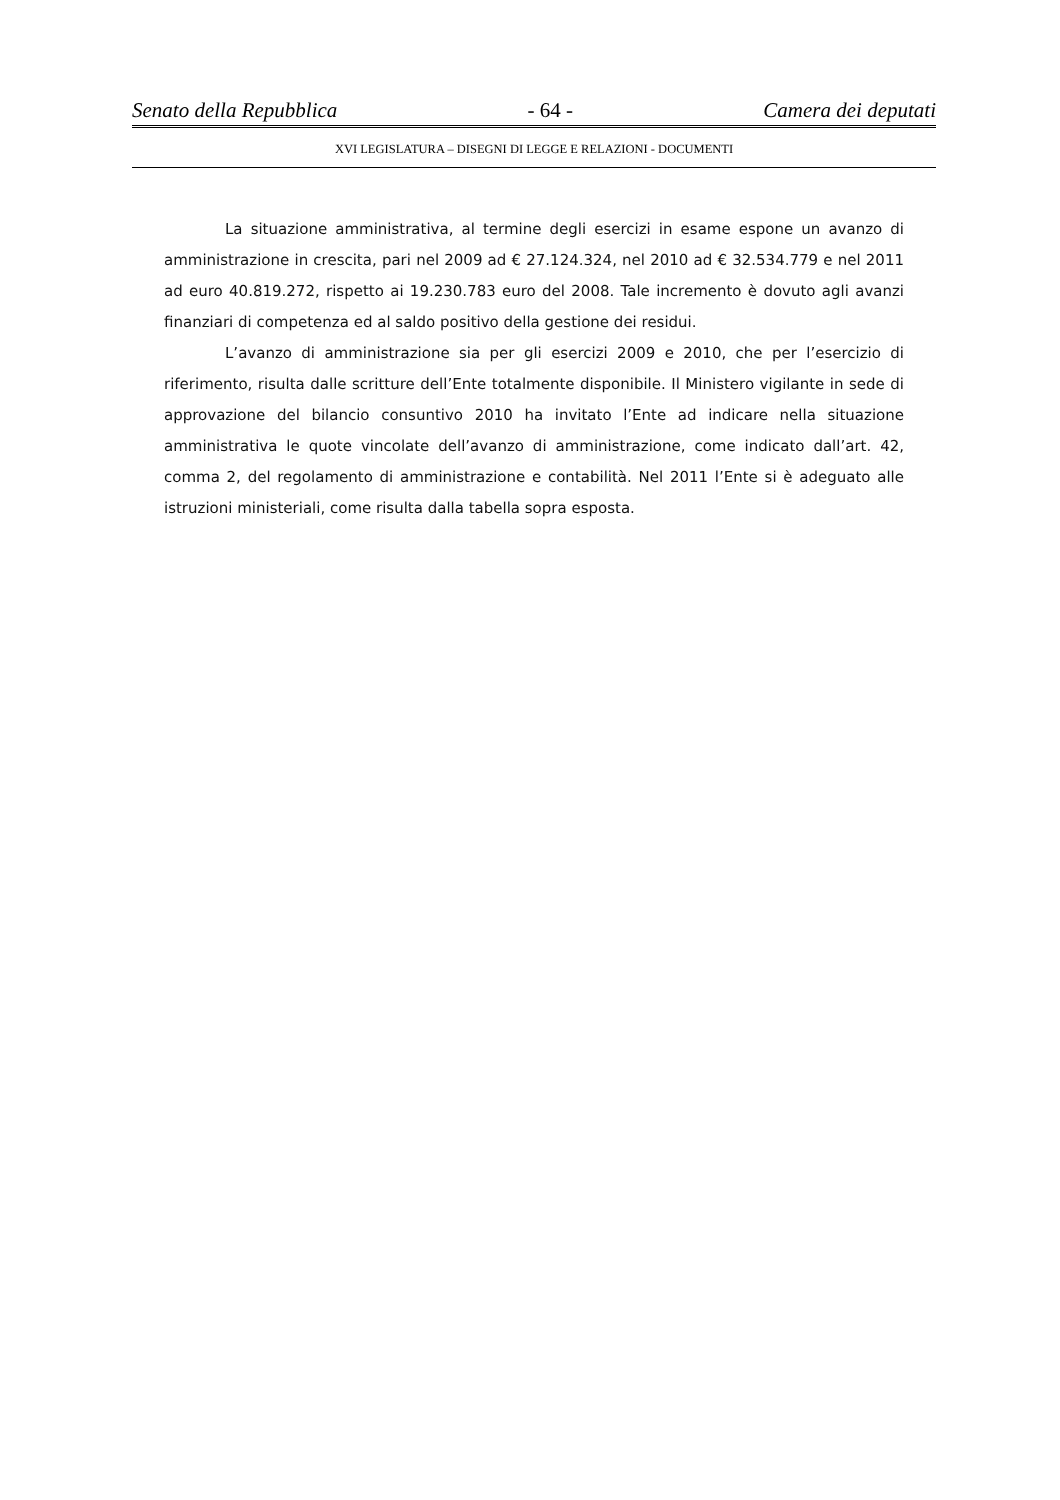Senato della Repubblica - 64 - Camera dei deputati
XVI LEGISLATURA – DISEGNI DI LEGGE E RELAZIONI - DOCUMENTI
La situazione amministrativa, al termine degli esercizi in esame espone un avanzo di amministrazione in crescita, pari nel 2009 ad € 27.124.324, nel 2010 ad € 32.534.779 e nel 2011 ad euro 40.819.272, rispetto ai 19.230.783 euro del 2008. Tale incremento è dovuto agli avanzi finanziari di competenza ed al saldo positivo della gestione dei residui.
L’avanzo di amministrazione sia per gli esercizi 2009 e 2010, che per l’esercizio di riferimento, risulta dalle scritture dell’Ente totalmente disponibile. Il Ministero vigilante in sede di approvazione del bilancio consuntivo 2010 ha invitato l’Ente ad indicare nella situazione amministrativa le quote vincolate dell’avanzo di amministrazione, come indicato dall’art. 42, comma 2, del regolamento di amministrazione e contabilità. Nel 2011 l’Ente si è adeguato alle istruzioni ministeriali, come risulta dalla tabella sopra esposta.